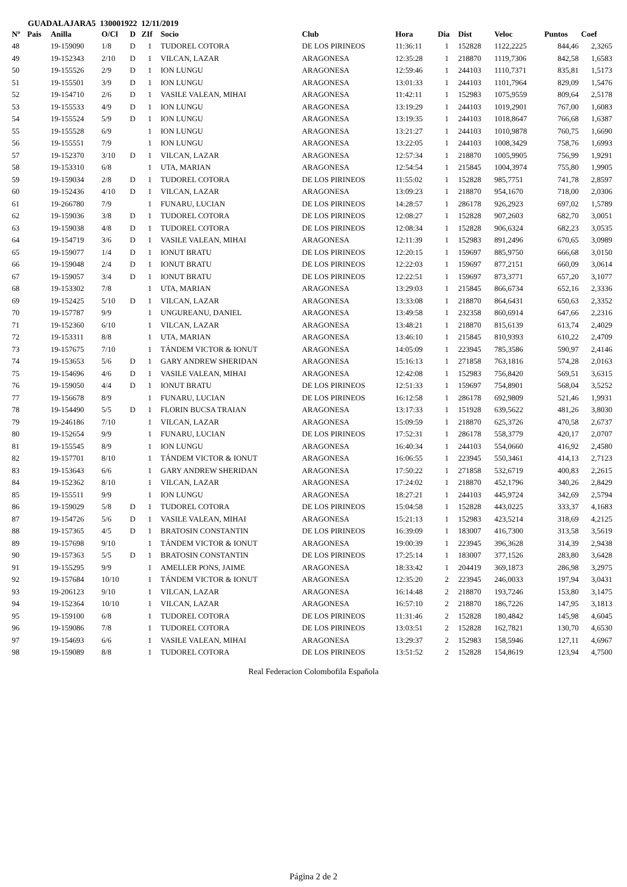GUADALAJARA5 130001922 12/11/2019
| Nº | Pais | Anilla | O/Cl | D | ZIf | Socio | Club | Hora | Dia | Dist | Veloc | Puntos | Coef |
| --- | --- | --- | --- | --- | --- | --- | --- | --- | --- | --- | --- | --- | --- |
| 48 | | 19-159090 | 1/8 | D | 1 | TUDOREL COTORA | DE LOS PIRINEOS | 11:36:11 | 1 | 152828 | 1122,2225 | 844,46 | 2,3265 |
| 49 | | 19-152343 | 2/10 | D | 1 | VILCAN, LAZAR | ARAGONESA | 12:35:28 | 1 | 218870 | 1119,7306 | 842,58 | 1,6583 |
| 50 | | 19-155526 | 2/9 | D | 1 | ION LUNGU | ARAGONESA | 12:59:46 | 1 | 244103 | 1110,7371 | 835,81 | 1,5173 |
| 51 | | 19-155501 | 3/9 | D | 1 | ION LUNGU | ARAGONESA | 13:01:33 | 1 | 244103 | 1101,7964 | 829,09 | 1,5476 |
| 52 | | 19-154710 | 2/6 | D | 1 | VASILE VALEAN, MIHAI | ARAGONESA | 11:42:11 | 1 | 152983 | 1075,9559 | 809,64 | 2,5178 |
| 53 | | 19-155533 | 4/9 | D | 1 | ION LUNGU | ARAGONESA | 13:19:29 | 1 | 244103 | 1019,2901 | 767,00 | 1,6083 |
| 54 | | 19-155524 | 5/9 | D | 1 | ION LUNGU | ARAGONESA | 13:19:35 | 1 | 244103 | 1018,8647 | 766,68 | 1,6387 |
| 55 | | 19-155528 | 6/9 | | 1 | ION LUNGU | ARAGONESA | 13:21:27 | 1 | 244103 | 1010,9878 | 760,75 | 1,6690 |
| 56 | | 19-155551 | 7/9 | | 1 | ION LUNGU | ARAGONESA | 13:22:05 | 1 | 244103 | 1008,3429 | 758,76 | 1,6993 |
| 57 | | 19-152370 | 3/10 | D | 1 | VILCAN, LAZAR | ARAGONESA | 12:57:34 | 1 | 218870 | 1005,9905 | 756,99 | 1,9291 |
| 58 | | 19-153310 | 6/8 | | 1 | UTA, MARIAN | ARAGONESA | 12:54:54 | 1 | 215845 | 1004,3974 | 755,80 | 1,9905 |
| 59 | | 19-159034 | 2/8 | D | 1 | TUDOREL COTORA | DE LOS PIRINEOS | 11:55:02 | 1 | 152828 | 985,7751 | 741,78 | 2,8597 |
| 60 | | 19-152436 | 4/10 | D | 1 | VILCAN, LAZAR | ARAGONESA | 13:09:23 | 1 | 218870 | 954,1670 | 718,00 | 2,0306 |
| 61 | | 19-266780 | 7/9 | | 1 | FUNARU, LUCIAN | DE LOS PIRINEOS | 14:28:57 | 1 | 286178 | 926,2923 | 697,02 | 1,5789 |
| 62 | | 19-159036 | 3/8 | D | 1 | TUDOREL COTORA | DE LOS PIRINEOS | 12:08:27 | 1 | 152828 | 907,2603 | 682,70 | 3,0051 |
| 63 | | 19-159038 | 4/8 | D | 1 | TUDOREL COTORA | DE LOS PIRINEOS | 12:08:34 | 1 | 152828 | 906,6324 | 682,23 | 3,0535 |
| 64 | | 19-154719 | 3/6 | D | 1 | VASILE VALEAN, MIHAI | ARAGONESA | 12:11:39 | 1 | 152983 | 891,2496 | 670,65 | 3,0989 |
| 65 | | 19-159077 | 1/4 | D | 1 | IONUT BRATU | DE LOS PIRINEOS | 12:20:15 | 1 | 159697 | 885,9750 | 666,68 | 3,0150 |
| 66 | | 19-159048 | 2/4 | D | 1 | IONUT BRATU | DE LOS PIRINEOS | 12:22:03 | 1 | 159697 | 877,2151 | 660,09 | 3,0614 |
| 67 | | 19-159057 | 3/4 | D | 1 | IONUT BRATU | DE LOS PIRINEOS | 12:22:51 | 1 | 159697 | 873,3771 | 657,20 | 3,1077 |
| 68 | | 19-153302 | 7/8 | | 1 | UTA, MARIAN | ARAGONESA | 13:29:03 | 1 | 215845 | 866,6734 | 652,16 | 2,3336 |
| 69 | | 19-152425 | 5/10 | D | 1 | VILCAN, LAZAR | ARAGONESA | 13:33:08 | 1 | 218870 | 864,6431 | 650,63 | 2,3352 |
| 70 | | 19-157787 | 9/9 | | 1 | UNGUREANU, DANIEL | ARAGONESA | 13:49:58 | 1 | 232358 | 860,6914 | 647,66 | 2,2316 |
| 71 | | 19-152360 | 6/10 | | 1 | VILCAN, LAZAR | ARAGONESA | 13:48:21 | 1 | 218870 | 815,6139 | 613,74 | 2,4029 |
| 72 | | 19-153311 | 8/8 | | 1 | UTA, MARIAN | ARAGONESA | 13:46:10 | 1 | 215845 | 810,9393 | 610,22 | 2,4709 |
| 73 | | 19-157675 | 7/10 | | 1 | TÁNDEM VICTOR & IONUT | ARAGONESA | 14:05:09 | 1 | 223945 | 785,3586 | 590,97 | 2,4146 |
| 74 | | 19-153653 | 5/6 | D | 1 | GARY ANDREW SHERIDAN | ARAGONESA | 15:16:13 | 1 | 271858 | 763,1816 | 574,28 | 2,0163 |
| 75 | | 19-154696 | 4/6 | D | 1 | VASILE VALEAN, MIHAI | ARAGONESA | 12:42:08 | 1 | 152983 | 756,8420 | 569,51 | 3,6315 |
| 76 | | 19-159050 | 4/4 | D | 1 | IONUT BRATU | DE LOS PIRINEOS | 12:51:33 | 1 | 159697 | 754,8901 | 568,04 | 3,5252 |
| 77 | | 19-156678 | 8/9 | | 1 | FUNARU, LUCIAN | DE LOS PIRINEOS | 16:12:58 | 1 | 286178 | 692,9809 | 521,46 | 1,9931 |
| 78 | | 19-154490 | 5/5 | D | 1 | FLORIN BUCSA TRAIAN | ARAGONESA | 13:17:33 | 1 | 151928 | 639,5622 | 481,26 | 3,8030 |
| 79 | | 19-246186 | 7/10 | | 1 | VILCAN, LAZAR | ARAGONESA | 15:09:59 | 1 | 218870 | 625,3726 | 470,58 | 2,6737 |
| 80 | | 19-152654 | 9/9 | | 1 | FUNARU, LUCIAN | DE LOS PIRINEOS | 17:52:31 | 1 | 286178 | 558,3779 | 420,17 | 2,0707 |
| 81 | | 19-155545 | 8/9 | | 1 | ION LUNGU | ARAGONESA | 16:40:34 | 1 | 244103 | 554,0660 | 416,92 | 2,4580 |
| 82 | | 19-157701 | 8/10 | | 1 | TÁNDEM VICTOR & IONUT | ARAGONESA | 16:06:55 | 1 | 223945 | 550,3461 | 414,13 | 2,7123 |
| 83 | | 19-153643 | 6/6 | | 1 | GARY ANDREW SHERIDAN | ARAGONESA | 17:50:22 | 1 | 271858 | 532,6719 | 400,83 | 2,2615 |
| 84 | | 19-152362 | 8/10 | | 1 | VILCAN, LAZAR | ARAGONESA | 17:24:02 | 1 | 218870 | 452,1796 | 340,26 | 2,8429 |
| 85 | | 19-155511 | 9/9 | | 1 | ION LUNGU | ARAGONESA | 18:27:21 | 1 | 244103 | 445,9724 | 342,69 | 2,5794 |
| 86 | | 19-159029 | 5/8 | D | 1 | TUDOREL COTORA | DE LOS PIRINEOS | 15:04:58 | 1 | 152828 | 443,0225 | 333,37 | 4,1683 |
| 87 | | 19-154726 | 5/6 | D | 1 | VASILE VALEAN, MIHAI | ARAGONESA | 15:21:13 | 1 | 152983 | 423,5214 | 318,69 | 4,2125 |
| 88 | | 19-157365 | 4/5 | D | 1 | BRATOSIN CONSTANTIN | DE LOS PIRINEOS | 16:39:09 | 1 | 183007 | 416,7300 | 313,58 | 3,5619 |
| 89 | | 19-157698 | 9/10 | | 1 | TÁNDEM VICTOR & IONUT | ARAGONESA | 19:00:39 | 1 | 223945 | 396,3628 | 314,39 | 2,9438 |
| 90 | | 19-157363 | 5/5 | D | 1 | BRATOSIN CONSTANTIN | DE LOS PIRINEOS | 17:25:14 | 1 | 183007 | 377,1526 | 283,80 | 3,6428 |
| 91 | | 19-155295 | 9/9 | | 1 | AMELLER PONS, JAIME | ARAGONESA | 18:33:42 | 1 | 204419 | 369,1873 | 286,98 | 3,2975 |
| 92 | | 19-157684 | 10/10 | | 1 | TÁNDEM VICTOR & IONUT | ARAGONESA | 12:35:20 | 2 | 223945 | 246,0033 | 197,94 | 3,0431 |
| 93 | | 19-206123 | 9/10 | | 1 | VILCAN, LAZAR | ARAGONESA | 16:14:48 | 2 | 218870 | 193,7246 | 153,80 | 3,1475 |
| 94 | | 19-152364 | 10/10 | | 1 | VILCAN, LAZAR | ARAGONESA | 16:57:10 | 2 | 218870 | 186,7226 | 147,95 | 3,1813 |
| 95 | | 19-159100 | 6/8 | | 1 | TUDOREL COTORA | DE LOS PIRINEOS | 11:31:46 | 2 | 152828 | 180,4842 | 145,98 | 4,6045 |
| 96 | | 19-159086 | 7/8 | | 1 | TUDOREL COTORA | DE LOS PIRINEOS | 13:03:51 | 2 | 152828 | 162,7821 | 130,70 | 4,6530 |
| 97 | | 19-154693 | 6/6 | | 1 | VASILE VALEAN, MIHAI | ARAGONESA | 13:29:37 | 2 | 152983 | 158,5946 | 127,11 | 4,6967 |
| 98 | | 19-159089 | 8/8 | | 1 | TUDOREL COTORA | DE LOS PIRINEOS | 13:51:52 | 2 | 152828 | 154,8619 | 123,94 | 4,7500 |
Real Federacion Colombofila Española
Página 2 de 2